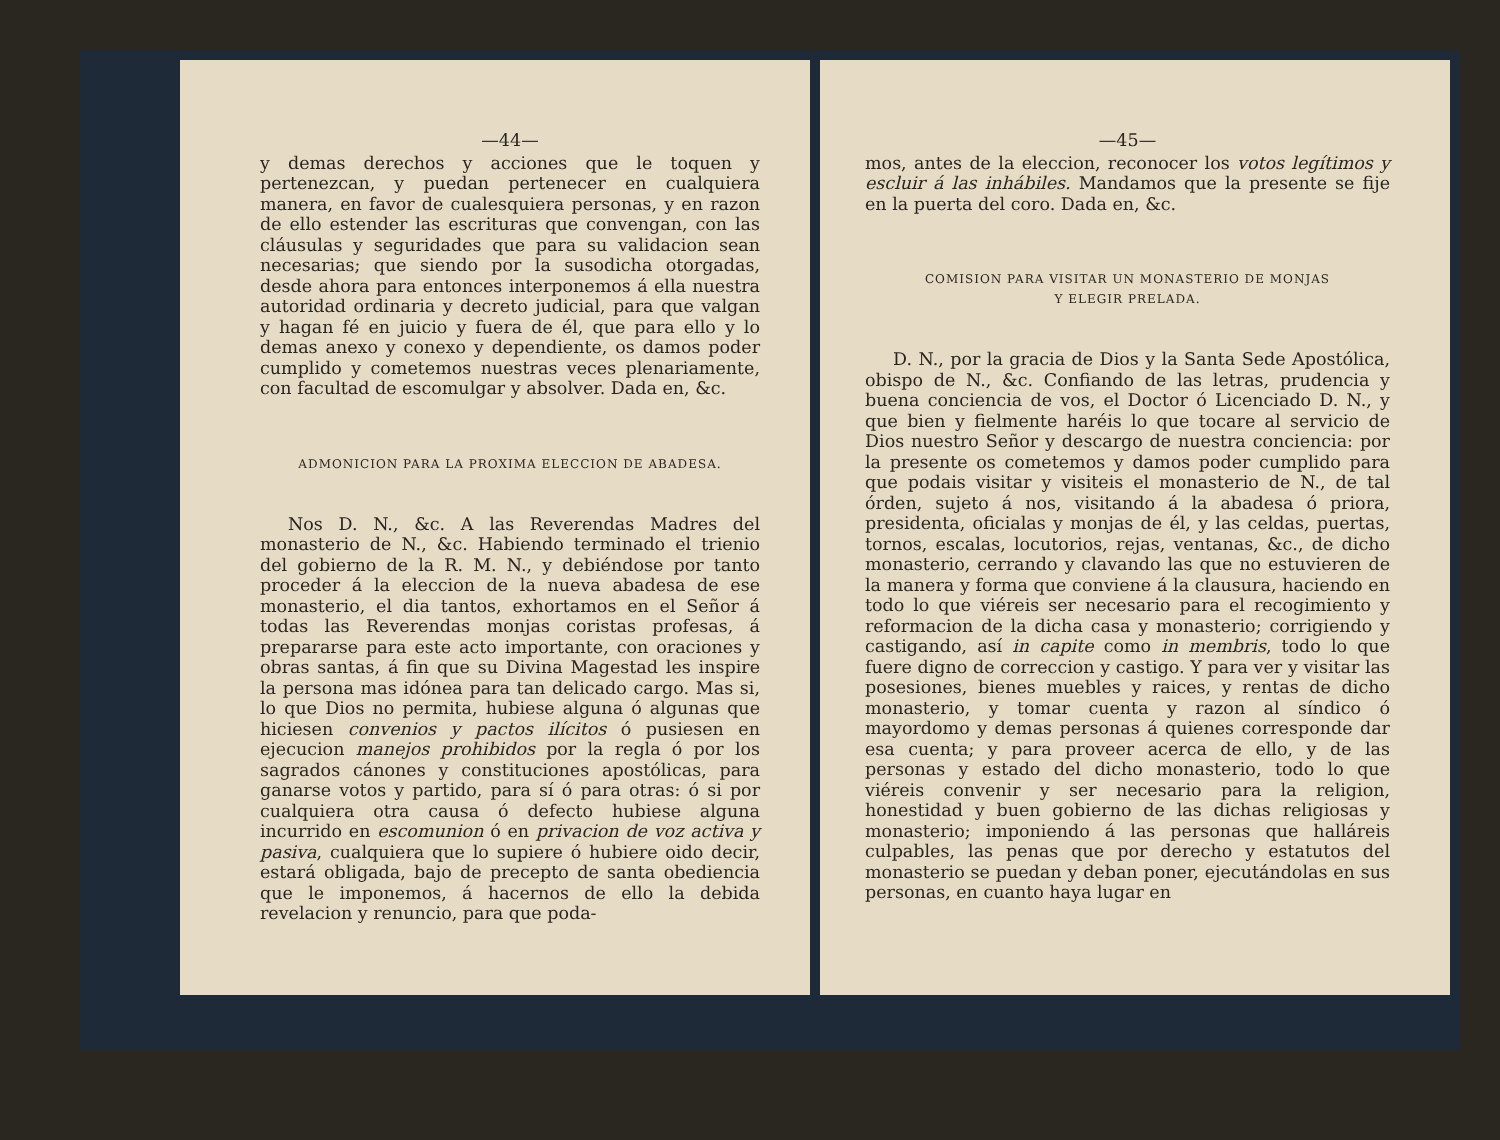—44—
y demas derechos y acciones que le toquen y pertenezcan, y puedan pertenecer en cualquiera manera, en favor de cualesquiera personas, y en razon de ello estender las escrituras que convengan, con las cláusulas y seguridades que para su validacion sean necesarias; que siendo por la susodicha otorgadas, desde ahora para entonces interponemos á ella nuestra autoridad ordinaria y decreto judicial, para que valgan y hagan fé en juicio y fuera de él, que para ello y lo demas anexo y conexo y dependiente, os damos poder cumplido y cometemos nuestras veces plenariamente, con facultad de escomulgar y absolver. Dada en, &c.
ADMONICION PARA LA PROXIMA ELECCION DE ABADESA.
Nos D. N., &c. A las Reverendas Madres del monasterio de N., &c. Habiendo terminado el trienio del gobierno de la R. M. N., y debiéndose por tanto proceder á la eleccion de la nueva abadesa de ese monasterio, el dia tantos, exhortamos en el Señor á todas las Reverendas monjas coristas profesas, á prepararse para este acto importante, con oraciones y obras santas, á fin que su Divina Magestad les inspire la persona mas idónea para tan delicado cargo. Mas si, lo que Dios no permita, hubiese alguna ó algunas que hiciesen convenios y pactos ilícitos ó pusiesen en ejecucion manejos prohibidos por la regla ó por los sagrados cánones y constituciones apostólicas, para ganarse votos y partido, para sí ó para otras: ó si por cualquiera otra causa ó defecto hubiese alguna incurrido en escomunion ó en privacion de voz activa y pasiva, cualquiera que lo supiere ó hubiere oido decir, estará obligada, bajo de precepto de santa obediencia que le imponemos, á hacernos de ello la debida revelacion y renuncio, para que poda-
—45—
mos, antes de la eleccion, reconocer los votos legítimos y escluir á las inhábiles. Mandamos que la presente se fije en la puerta del coro. Dada en, &c.
COMISION PARA VISITAR UN MONASTERIO DE MONJAS
Y ELEGIR PRELADA.
D. N., por la gracia de Dios y la Santa Sede Apostólica, obispo de N., &c. Confiando de las letras, prudencia y buena conciencia de vos, el Doctor ó Licenciado D. N., y que bien y fielmente haréis lo que tocare al servicio de Dios nuestro Señor y descargo de nuestra conciencia: por la presente os cometemos y damos poder cumplido para que podais visitar y visiteis el monasterio de N., de tal órden, sujeto á nos, visitando á la abadesa ó priora, presidenta, oficialas y monjas de él, y las celdas, puertas, tornos, escalas, locutorios, rejas, ventanas, &c., de dicho monasterio, cerrando y clavando las que no estuvieren de la manera y forma que conviene á la clausura, haciendo en todo lo que viéreis ser necesario para el recogimiento y reformacion de la dicha casa y monasterio; corrigiendo y castigando, así in capite como in membris, todo lo que fuere digno de correccion y castigo. Y para ver y visitar las posesiones, bienes muebles y raices, y rentas de dicho monasterio, y tomar cuenta y razon al síndico ó mayordomo y demas personas á quienes corresponde dar esa cuenta; y para proveer acerca de ello, y de las personas y estado del dicho monasterio, todo lo que viéreis convenir y ser necesario para la religion, honestidad y buen gobierno de las dichas religiosas y monasterio; imponiendo á las personas que halláreis culpables, las penas que por derecho y estatutos del monasterio se puedan y deban poner, ejecutándolas en sus personas, en cuanto haya lugar en